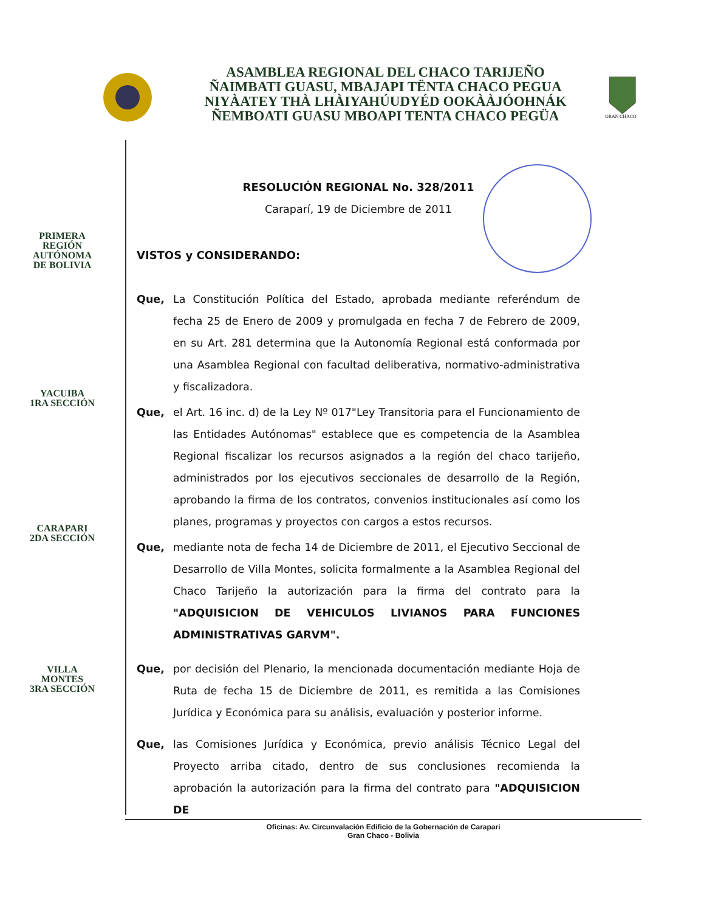ASAMBLEA REGIONAL DEL CHACO TARIJEÑO
ÑAIMBATI GUASU, MBAJAPI TËNTA CHACO PEGUA
NIYÀATEY THÀ LHÀIYAHÚUDYÉD OOKÀÀJÓOHNÁK
ÑEMBOATI GUASU MBOAPI TENTA CHACO PEGÜA
GRAN CHACO
PRIMERA
REGIÓN
AUTÓNOMA
DE BOLIVIA
YACUIBA
1RA SECCIÓN
CARAPARI
2DA SECCIÓN
VILLA
MONTES
3RA SECCIÓN
RESOLUCIÓN REGIONAL No. 328/2011
Caraparí, 19 de Diciembre de 2011
VISTOS y CONSIDERANDO:
Que, La Constitución Política del Estado, aprobada mediante referéndum de fecha 25 de Enero de 2009 y promulgada en fecha 7 de Febrero de 2009, en su Art. 281 determina que la Autonomía Regional está conformada por una Asamblea Regional con facultad deliberativa, normativo-administrativa y fiscalizadora.
Que, el Art. 16 inc. d) de la Ley Nº 017"Ley Transitoria para el Funcionamiento de las Entidades Autónomas" establece que es competencia de la Asamblea Regional fiscalizar los recursos asignados a la región del chaco tarijeño, administrados por los ejecutivos seccionales de desarrollo de la Región, aprobando la firma de los contratos, convenios institucionales así como los planes, programas y proyectos con cargos a estos recursos.
Que, mediante nota de fecha 14 de Diciembre de 2011, el Ejecutivo Seccional de Desarrollo de Villa Montes, solicita formalmente a la Asamblea Regional del Chaco Tarijeño la autorización para la firma del contrato para la "ADQUISICION DE VEHICULOS LIVIANOS PARA FUNCIONES ADMINISTRATIVAS GARVM".
Que, por decisión del Plenario, la mencionada documentación mediante Hoja de Ruta de fecha 15 de Diciembre de 2011, es remitida a las Comisiones Jurídica y Económica para su análisis, evaluación y posterior informe.
Que, las Comisiones Jurídica y Económica, previo análisis Técnico Legal del Proyecto arriba citado, dentro de sus conclusiones recomienda la aprobación la autorización para la firma del contrato para "ADQUISICION DE
Oficinas: Av. Circunvalación Edificio de la Gobernación de Carapari
Gran Chaco - Bolivia